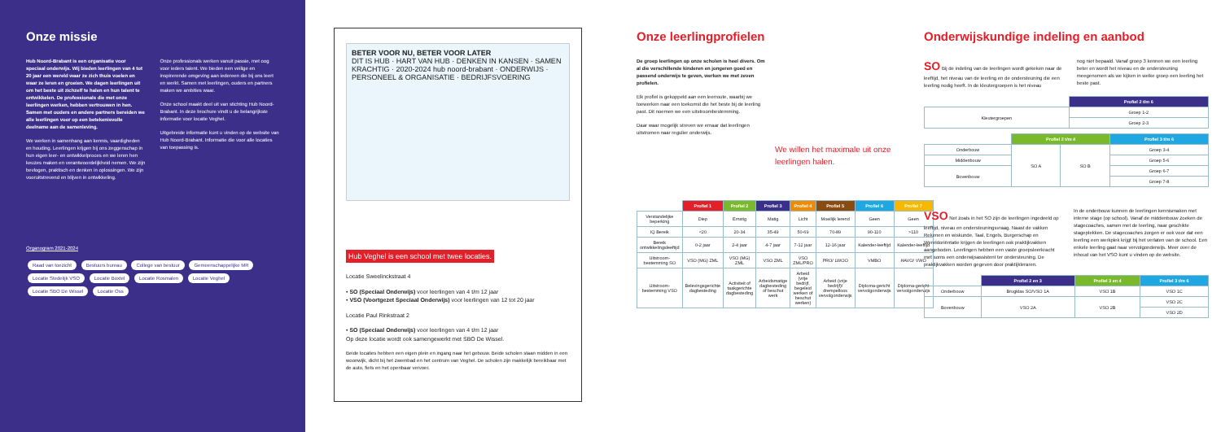Onze missie
Hub Noord-Brabant is een organisatie voor speciaal onderwijs. Wij bieden leerlingen van 4 tot 20 jaar een wereld waar ze zich thuis voelen en waar ze leren en groeien. We dagen leerlingen uit om het beste uit zichzelf te halen en hun talent te ontwikkelen. De professionals die met onze leerlingen werken, hebben vertrouwen in hen. Samen met ouders en andere partners bereiden we alle leerlingen voor op een betekenisvolle deelname aan de samenleving.
We werken in samenhang aan kennis, vaardigheden en houding. Leerlingen krijgen bij ons zeggenschap in hun eigen leer- en ontwikkelproces en we leren hen keuzes maken en verantwoordelijkheid nemen. We zijn bevlogen, praktisch en denken in oplossingen. We zijn vooruitstrevend en blijven in ontwikkeling.
Onze professionals werken vanuit passie, met oog voor ieders talent. We bieden een veilige en inspirerende omgeving aan iedereen die bij ons leert en werkt. Samen met leerlingen, ouders en partners maken we ambities waar.
Onze school maakt deel uit van stichting Hub Noord-Brabant. In deze brochure vindt u de belangrijkste informatie voor locatie Veghel.
Uitgebreide informatie kunt u vinden op de website van Hub Noord-Brabant. Informatie die voor alle locaties van toepassing is.
Organogram 2021-2024
Raad van toezicht Bestuurs bureau College van bestuur Gemeenschappelijke MR
Locatie Stedelijk VSO Locatie Boxtel Locatie Rosmalen Locatie Veghel Locatie SBO De Wissel Locatie Oss
BETER VOOR NU, BETER VOOR LATER
DIT IS HUB · HART VAN HUB · DENKEN IN KANSEN · SAMEN KRACHTIG · 2020-2024 hub noord-brabant · ONDERWIJS · PERSONEEL & ORGANISATIE · BEDRIJFSVOERING
Hub Veghel is een school met twee locaties.
Locatie Sweelinckstraat 4
• SO (Speciaal Onderwijs) voor leerlingen van 4 t/m 12 jaar
• VSO (Voortgezet Speciaal Onderwijs) voor leerlingen van 12 tot 20 jaar
Locatie Paul Rinkstraat 2
• SO (Speciaal Onderwijs) voor leerlingen van 4 t/m 12 jaar
Op deze locatie wordt ook samengewerkt met SBO De Wissel.
Beide locaties hebben een eigen plein en ingang naar het gebouw. Beide scholen staan midden in een woonwijk, dicht bij het zwembad en het centrum van Veghel. De scholen zijn makkelijk bereikbaar met de auto, fiets en het openbaar vervoer.
Onze leerlingprofielen
De groep leerlingen op onze scholen is heel divers. Om al die verschillende kinderen en jongeren goed en passend onderwijs te geven, werken we met zeven profielen.
Elk profiel is gekoppeld aan een leerroute, waarbij we toewerken naar een toekomst die het beste bij de leerling past. Dit noemen we een uitstroombestemming.
Daar waar mogelijk streven we ernaar dat leerlingen uitstromen naar regulier onderwijs.
We willen het maximale uit onze leerlingen halen.
| | Profiel 1 | Profiel 2 | Profiel 3 | Profiel 4 | Profiel 5 | Profiel 6 | Profiel 7 |
| Verstandelijke beperking | Diep | Ernstig | Matig | Licht | Moeilijk lerend | Geen | Geen |
| IQ Bereik | <20 | 20-34 | 35-49 | 50-69 | 70-89 | 90-110 | >110 |
| Bereik ontwikkelingsleeftijd | 0-2 jaar | 2-4 jaar | 4-7 jaar | 7-12 jaar | 12-16 jaar | Kalender-leeftijd | Kalender-leeftijd |
| Uitstroom-bestemming SO | VSO (MG) ZML | VSO (MG) ZML | VSO ZML | VSO ZML/PRO | PRO/ LWOO | VMBO | HAVO/ VWO |
| Uitstroom-bestemming VSO | Belevingsgerichte dagbesteding | Activiteit of taakgerichte dagbesteding | Arbeidsmatige dagbesteding of beschut werk | Arbeid (vrije bedrijf, begeleid werken of beschut werken) | Arbeid (vrije bedrijf)/ drempelloos vervolgonderwijs | Diploma-gericht vervolgonderwijs | Diploma-gericht vervolgonderwijs |
Onderwijskundige indeling en aanbod
SO Bij de indeling van de leerlingen wordt gekeken naar de leeftijd, het niveau van de leerling en de ondersteuning die een leerling nodig heeft. In de kleutergroepen is het niveau
nog niet bepaald. Vanaf groep 3 kennen we een leerling beter en wordt het niveau en de ondersteuning meegenomen als we kijken in welke groep een leerling het beste past.
| | Profiel 2 t/m 6 |
| Kleutergroepen | Groep 1-2 |
| | Groep 2-3 |
| | Profiel 2 t/m 4 | | Profiel 3 t/m 6 |
| Onderbouw | SO A | SO B | Groep 3-4 |
| Middenbouw | | | Groep 5-6 |
| Bovenbouw | | | Groep 6-7 |
| | | | Groep 7-8 |
VSO Net zoals in het SO zijn de leerlingen ingedeeld op leeftijd, niveau en ondersteuningsvraag. Naast de vakken Rekenen en wiskunde, Taal, Engels, Burgerschap en Wereldoriëntatie krijgen de leerlingen ook praktijkvakken aangeboden. Leerlingen hebben een vaste groepsleerkracht met soms een onderwijsassistent ter ondersteuning. De praktijkvakken worden gegeven door praktijkleraren.
In de onderbouw kunnen de leerlingen kennismaken met interne stage (op school). Vanaf de middenbouw zoeken de stagecoaches, samen met de leerling, naar geschikte stageplekken. De stagecoaches zorgen er ook voor dat een leerling een werkplek krijgt bij het verlaten van de school. Een enkele leerling gaat naar vervolgonderwijs. Meer over de inhoud van het VSO kunt u vinden op de website.
| | Profiel 2 en 3 | Profiel 3 en 4 | Profiel 3 t/m 6 |
| Onderbouw | Brugklas SO/VSO 1A | VSO 1B | VSO 1C |
| Bovenbouw | VSO 2A | VSO 2B | VSO 2C |
| | | | VSO 2D |